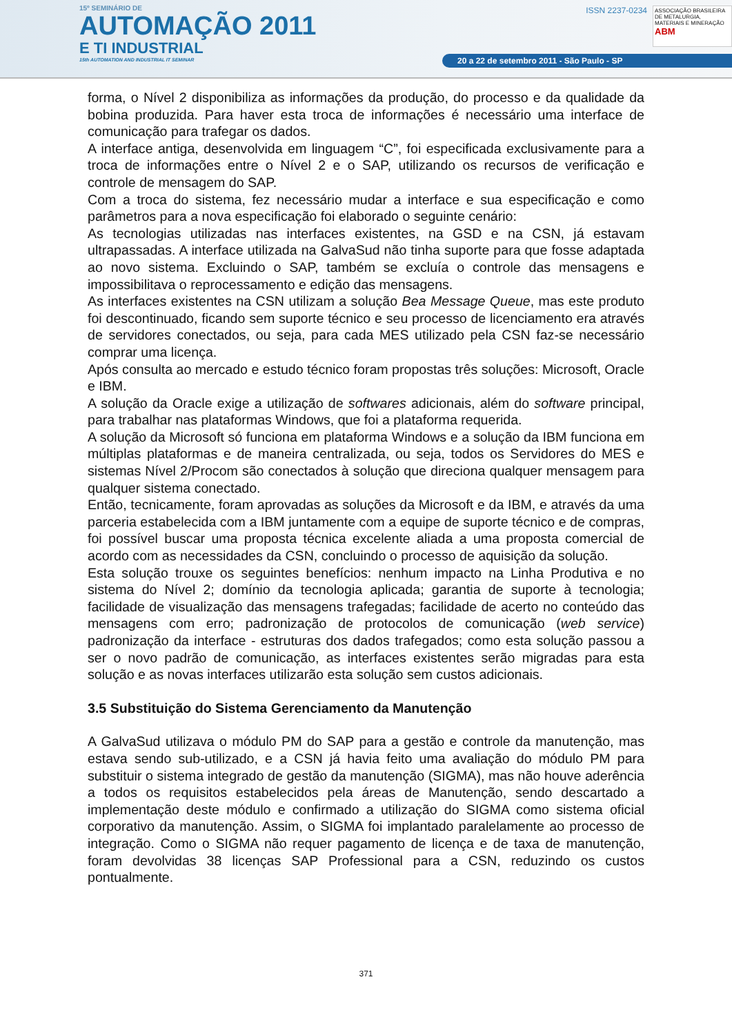15º SEMINÁRIO DE
AUTOMAÇÃO 2011
E TI INDUSTRIAL
15th AUTOMATION AND INDUSTRIAL IT SEMINAR
ISSN 2237-0234 ASSOCIAÇÃO BRASILEIRA DE METALURGIA, MATERIAIS E MINERAÇÃO ABM
20 a 22 de setembro 2011 - São Paulo - SP
forma, o Nível 2 disponibiliza as informações da produção, do processo e da qualidade da bobina produzida. Para haver esta troca de informações é necessário uma interface de comunicação para trafegar os dados.
A interface antiga, desenvolvida em linguagem “C”, foi especificada exclusivamente para a troca de informações entre o Nível 2 e o SAP, utilizando os recursos de verificação e controle de mensagem do SAP.
Com a troca do sistema, fez necessário mudar a interface e sua especificação e como parâmetros para a nova especificação foi elaborado o seguinte cenário:
As tecnologias utilizadas nas interfaces existentes, na GSD e na CSN, já estavam ultrapassadas. A interface utilizada na GalvaSud não tinha suporte para que fosse adaptada ao novo sistema. Excluindo o SAP, também se excluía o controle das mensagens e impossibilitava o reprocessamento e edição das mensagens.
As interfaces existentes na CSN utilizam a solução Bea Message Queue, mas este produto foi descontinuado, ficando sem suporte técnico e seu processo de licenciamento era através de servidores conectados, ou seja, para cada MES utilizado pela CSN faz-se necessário comprar uma licença.
Após consulta ao mercado e estudo técnico foram propostas três soluções: Microsoft, Oracle e IBM.
A solução da Oracle exige a utilização de softwares adicionais, além do software principal, para trabalhar nas plataformas Windows, que foi a plataforma requerida.
A solução da Microsoft só funciona em plataforma Windows e a solução da IBM funciona em múltiplas plataformas e de maneira centralizada, ou seja, todos os Servidores do MES e sistemas Nível 2/Procom são conectados à solução que direciona qualquer mensagem para qualquer sistema conectado.
Então, tecnicamente, foram aprovadas as soluções da Microsoft e da IBM, e através da uma parceria estabelecida com a IBM juntamente com a equipe de suporte técnico e de compras, foi possível buscar uma proposta técnica excelente aliada a uma proposta comercial de acordo com as necessidades da CSN, concluindo o processo de aquisição da solução.
Esta solução trouxe os seguintes benefícios: nenhum impacto na Linha Produtiva e no sistema do Nível 2; domínio da tecnologia aplicada; garantia de suporte à tecnologia; facilidade de visualização das mensagens trafegadas; facilidade de acerto no conteúdo das mensagens com erro; padronização de protocolos de comunicação (web service) padronização da interface - estruturas dos dados trafegados; como esta solução passou a ser o novo padrão de comunicação, as interfaces existentes serão migradas para esta solução e as novas interfaces utilizarão esta solução sem custos adicionais.
3.5 Substituição do Sistema Gerenciamento da Manutenção
A GalvaSud utilizava o módulo PM do SAP para a gestão e controle da manutenção, mas estava sendo sub-utilizado, e a CSN já havia feito uma avaliação do módulo PM para substituir o sistema integrado de gestão da manutenção (SIGMA), mas não houve aderência a todos os requisitos estabelecidos pela áreas de Manutenção, sendo descartado a implementação deste módulo e confirmado a utilização do SIGMA como sistema oficial corporativo da manutenção. Assim, o SIGMA foi implantado paralelamente ao processo de integração. Como o SIGMA não requer pagamento de licença e de taxa de manutenção, foram devolvidas 38 licenças SAP Professional para a CSN, reduzindo os custos pontualmente.
371